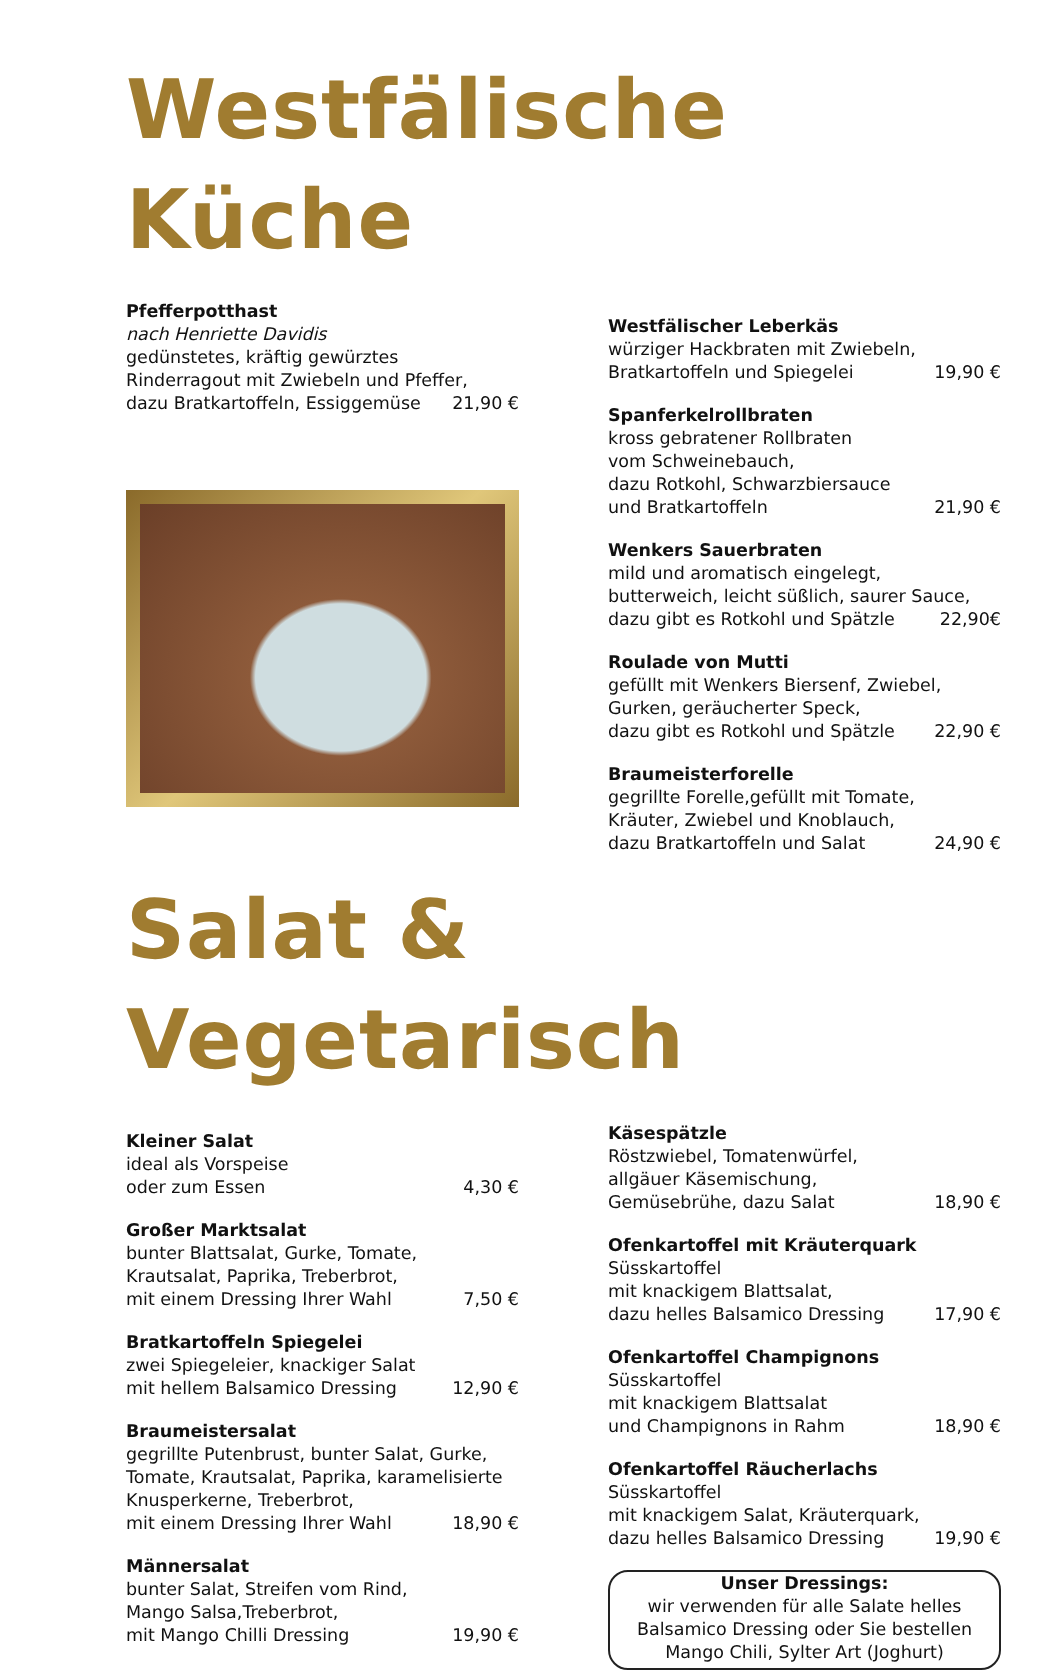Westfälische Küche
Pfefferpotthast
nach Henriette Davidis
gedünstetes, kräftig gewürztes
Rinderragout mit Zwiebeln und Pfeffer,
dazu Bratkartoffeln, Essiggemüse 21,90 €
Westfälischer Leberkäs
würziger Hackbraten mit Zwiebeln,
Bratkartoffeln und Spiegelei 19,90 €
Spanferkelrollbraten
kross gebratener Rollbraten
vom Schweinebauch,
dazu Rotkohl, Schwarzbiersauce
und Bratkartoffeln 21,90 €
Wenkers Sauerbraten
mild und aromatisch eingelegt,
butterweich, leicht süßlich, saurer Sauce,
dazu gibt es Rotkohl und Spätzle 22,90€
Roulade von Mutti
gefüllt mit Wenkers Biersenf, Zwiebel,
Gurken, geräucherter Speck,
dazu gibt es Rotkohl und Spätzle 22,90 €
Braumeisterforelle
gegrillte Forelle,gefüllt mit Tomate,
Kräuter, Zwiebel und Knoblauch,
dazu Bratkartoffeln und Salat 24,90 €
Salat & Vegetarisch
Kleiner Salat
ideal als Vorspeise
oder zum Essen 4,30 €
Großer Marktsalat
bunter Blattsalat, Gurke, Tomate,
Krautsalat, Paprika, Treberbrot,
mit einem Dressing Ihrer Wahl 7,50 €
Bratkartoffeln Spiegelei
zwei Spiegeleier, knackiger Salat
mit hellem Balsamico Dressing 12,90 €
Braumeistersalat
gegrillte Putenbrust, bunter Salat, Gurke,
Tomate, Krautsalat, Paprika, karamelisierte
Knusperkerne, Treberbrot,
mit einem Dressing Ihrer Wahl 18,90 €
Männersalat
bunter Salat, Streifen vom Rind,
Mango Salsa,Treberbrot,
mit Mango Chilli Dressing 19,90 €
Käsespätzle
Röstzwiebel, Tomatenwürfel,
allgäuer Käsemischung,
Gemüsebrühe, dazu Salat 18,90 €
Ofenkartoffel mit Kräuterquark
Süsskartoffel
mit knackigem Blattsalat,
dazu helles Balsamico Dressing 17,90 €
Ofenkartoffel Champignons
Süsskartoffel
mit knackigem Blattsalat
und Champignons in Rahm 18,90 €
Ofenkartoffel Räucherlachs
Süsskartoffel
mit knackigem Salat, Kräuterquark,
dazu helles Balsamico Dressing 19,90 €
Unser Dressings:
wir verwenden für alle Salate helles
Balsamico Dressing oder Sie bestellen
Mango Chili, Sylter Art (Joghurt)